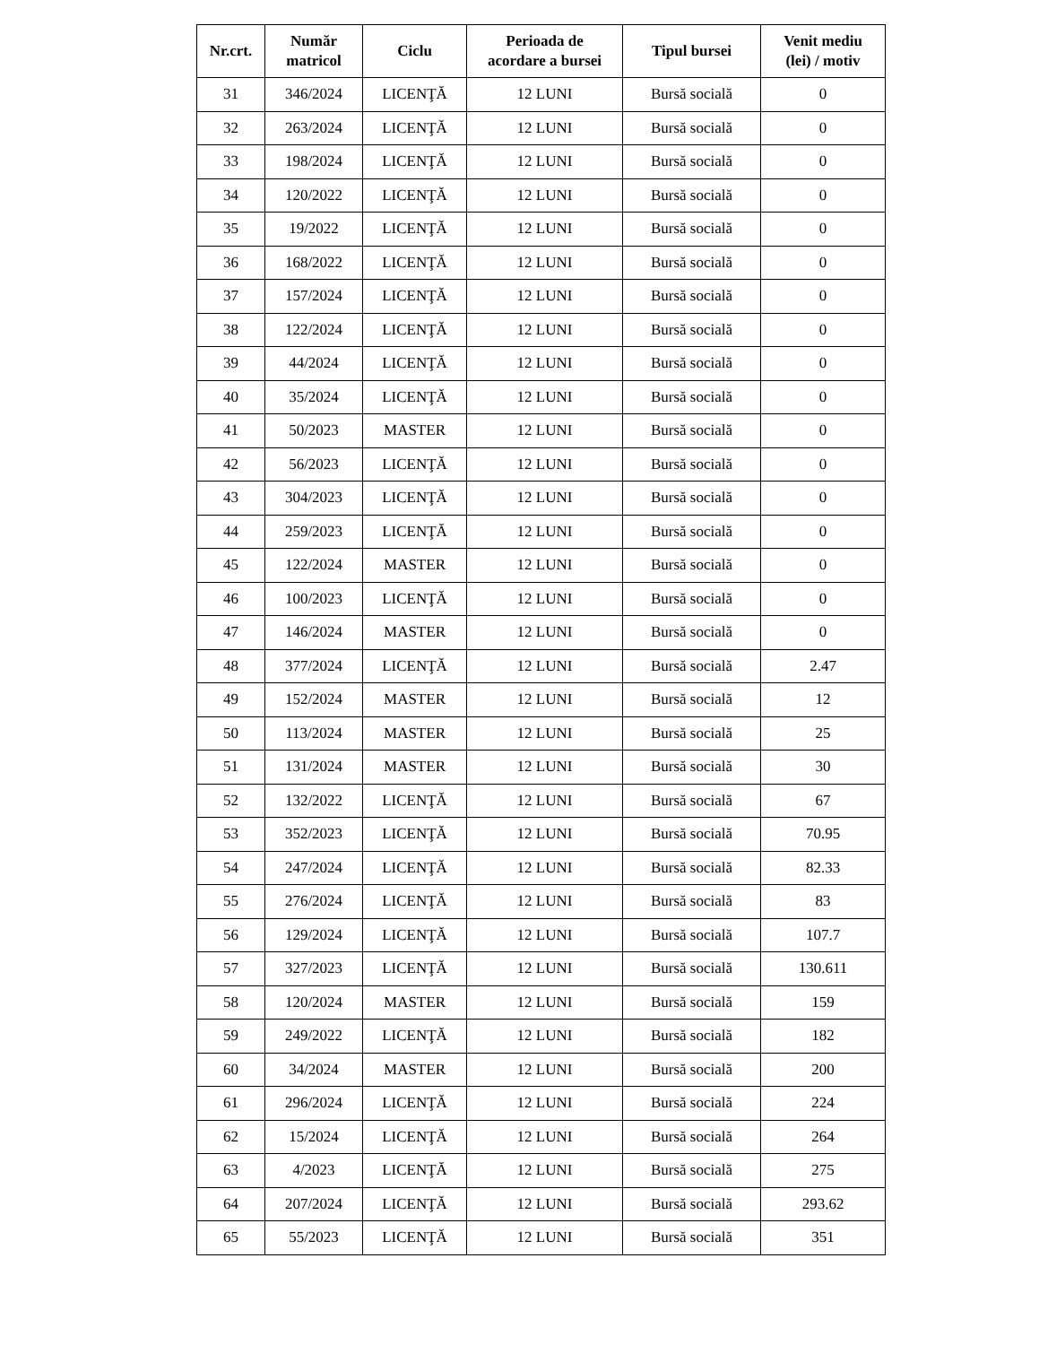| Nr.crt. | Număr matricol | Ciclu | Perioada de acordare a bursei | Tipul bursei | Venit mediu (lei) / motiv |
| --- | --- | --- | --- | --- | --- |
| 31 | 346/2024 | LICENŢĂ | 12 LUNI | Bursă socială | 0 |
| 32 | 263/2024 | LICENŢĂ | 12 LUNI | Bursă socială | 0 |
| 33 | 198/2024 | LICENŢĂ | 12 LUNI | Bursă socială | 0 |
| 34 | 120/2022 | LICENŢĂ | 12 LUNI | Bursă socială | 0 |
| 35 | 19/2022 | LICENŢĂ | 12 LUNI | Bursă socială | 0 |
| 36 | 168/2022 | LICENŢĂ | 12 LUNI | Bursă socială | 0 |
| 37 | 157/2024 | LICENŢĂ | 12 LUNI | Bursă socială | 0 |
| 38 | 122/2024 | LICENŢĂ | 12 LUNI | Bursă socială | 0 |
| 39 | 44/2024 | LICENŢĂ | 12 LUNI | Bursă socială | 0 |
| 40 | 35/2024 | LICENŢĂ | 12 LUNI | Bursă socială | 0 |
| 41 | 50/2023 | MASTER | 12 LUNI | Bursă socială | 0 |
| 42 | 56/2023 | LICENŢĂ | 12 LUNI | Bursă socială | 0 |
| 43 | 304/2023 | LICENŢĂ | 12 LUNI | Bursă socială | 0 |
| 44 | 259/2023 | LICENŢĂ | 12 LUNI | Bursă socială | 0 |
| 45 | 122/2024 | MASTER | 12 LUNI | Bursă socială | 0 |
| 46 | 100/2023 | LICENŢĂ | 12 LUNI | Bursă socială | 0 |
| 47 | 146/2024 | MASTER | 12 LUNI | Bursă socială | 0 |
| 48 | 377/2024 | LICENŢĂ | 12 LUNI | Bursă socială | 2.47 |
| 49 | 152/2024 | MASTER | 12 LUNI | Bursă socială | 12 |
| 50 | 113/2024 | MASTER | 12 LUNI | Bursă socială | 25 |
| 51 | 131/2024 | MASTER | 12 LUNI | Bursă socială | 30 |
| 52 | 132/2022 | LICENŢĂ | 12 LUNI | Bursă socială | 67 |
| 53 | 352/2023 | LICENŢĂ | 12 LUNI | Bursă socială | 70.95 |
| 54 | 247/2024 | LICENŢĂ | 12 LUNI | Bursă socială | 82.33 |
| 55 | 276/2024 | LICENŢĂ | 12 LUNI | Bursă socială | 83 |
| 56 | 129/2024 | LICENŢĂ | 12 LUNI | Bursă socială | 107.7 |
| 57 | 327/2023 | LICENŢĂ | 12 LUNI | Bursă socială | 130.611 |
| 58 | 120/2024 | MASTER | 12 LUNI | Bursă socială | 159 |
| 59 | 249/2022 | LICENŢĂ | 12 LUNI | Bursă socială | 182 |
| 60 | 34/2024 | MASTER | 12 LUNI | Bursă socială | 200 |
| 61 | 296/2024 | LICENŢĂ | 12 LUNI | Bursă socială | 224 |
| 62 | 15/2024 | LICENŢĂ | 12 LUNI | Bursă socială | 264 |
| 63 | 4/2023 | LICENŢĂ | 12 LUNI | Bursă socială | 275 |
| 64 | 207/2024 | LICENŢĂ | 12 LUNI | Bursă socială | 293.62 |
| 65 | 55/2023 | LICENŢĂ | 12 LUNI | Bursă socială | 351 |